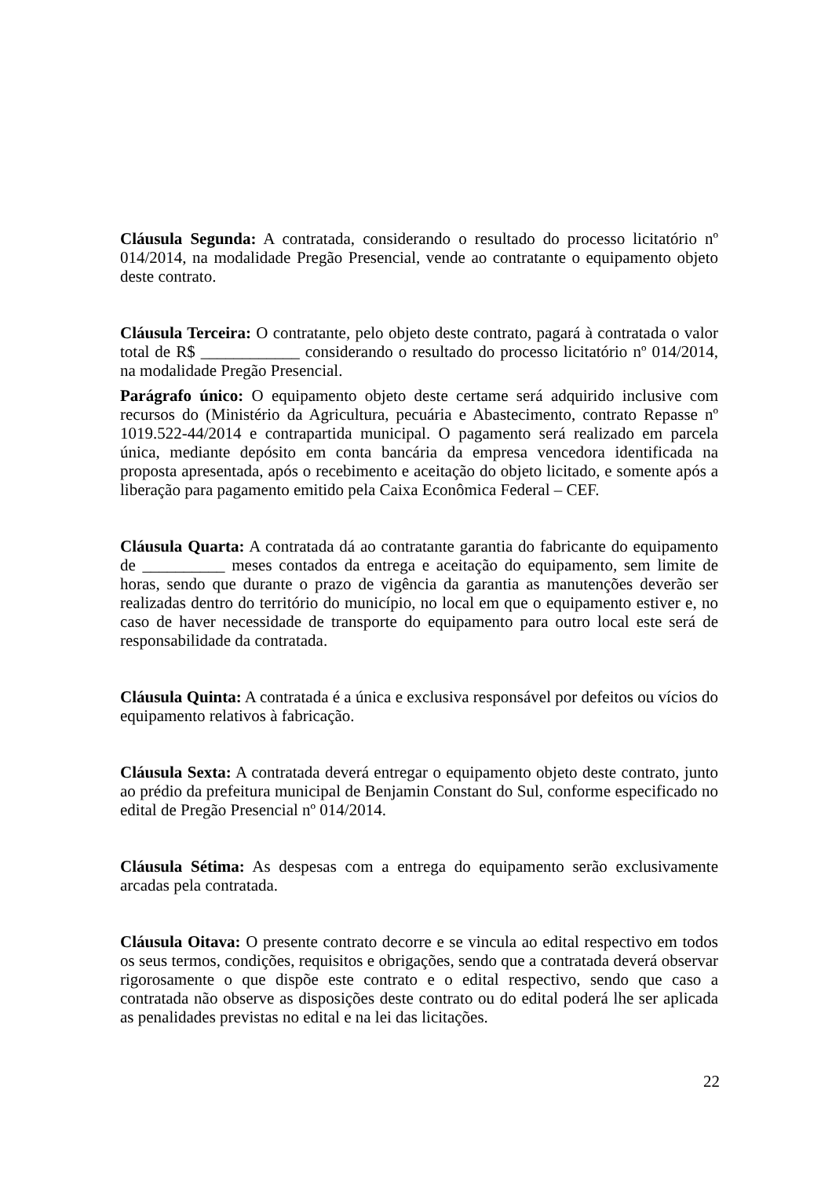Cláusula Segunda: A contratada, considerando o resultado do processo licitatório nº 014/2014, na modalidade Pregão Presencial, vende ao contratante o equipamento objeto deste contrato.
Cláusula Terceira: O contratante, pelo objeto deste contrato, pagará à contratada o valor total de R$ ____________ considerando o resultado do processo licitatório nº 014/2014, na modalidade Pregão Presencial.
Parágrafo único: O equipamento objeto deste certame será adquirido inclusive com recursos do (Ministério da Agricultura, pecuária e Abastecimento, contrato Repasse nº 1019.522-44/2014 e contrapartida municipal. O pagamento será realizado em parcela única, mediante depósito em conta bancária da empresa vencedora identificada na proposta apresentada, após o recebimento e aceitação do objeto licitado, e somente após a liberação para pagamento emitido pela Caixa Econômica Federal – CEF.
Cláusula Quarta: A contratada dá ao contratante garantia do fabricante do equipamento de __________ meses contados da entrega e aceitação do equipamento, sem limite de horas, sendo que durante o prazo de vigência da garantia as manutenções deverão ser realizadas dentro do território do município, no local em que o equipamento estiver e, no caso de haver necessidade de transporte do equipamento para outro local este será de responsabilidade da contratada.
Cláusula Quinta: A contratada é a única e exclusiva responsável por defeitos ou vícios do equipamento relativos à fabricação.
Cláusula Sexta: A contratada deverá entregar o equipamento objeto deste contrato, junto ao prédio da prefeitura municipal de Benjamin Constant do Sul, conforme especificado no edital de Pregão Presencial nº 014/2014.
Cláusula Sétima: As despesas com a entrega do equipamento serão exclusivamente arcadas pela contratada.
Cláusula Oitava: O presente contrato decorre e se vincula ao edital respectivo em todos os seus termos, condições, requisitos e obrigações, sendo que a contratada deverá observar rigorosamente o que dispõe este contrato e o edital respectivo, sendo que caso a contratada não observe as disposições deste contrato ou do edital poderá lhe ser aplicada as penalidades previstas no edital e na lei das licitações.
22